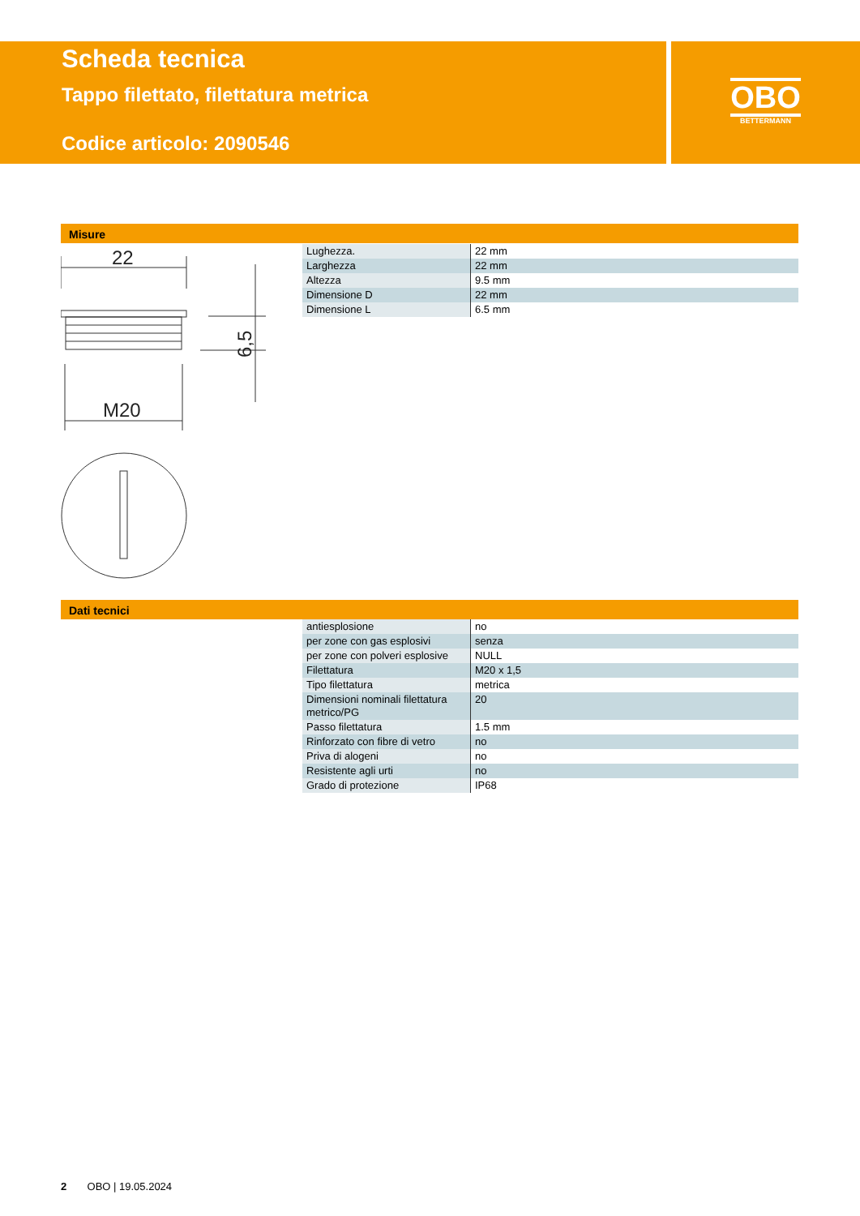Scheda tecnica
Tappo filettato, filettatura metrica
Codice articolo: 2090546
OBO
BETTERMANN
Misure
22
6,5
M20
| Lughezza. | 22 mm |
| Larghezza | 22 mm |
| Altezza | 9.5 mm |
| Dimensione D | 22 mm |
| Dimensione L | 6.5 mm |
Dati tecnici
| antiesplosione | no |
| per zone con gas esplosivi | senza |
| per zone con polveri esplosive | NULL |
| Filettatura | M20 x 1,5 |
| Tipo filettatura | metrica |
| Dimensioni nominali filettatura metrico/PG | 20 |
| Passo filettatura | 1.5 mm |
| Rinforzato con fibre di vetro | no |
| Priva di alogeni | no |
| Resistente agli urti | no |
| Grado di protezione | IP68 |
2 OBO | 19.05.2024